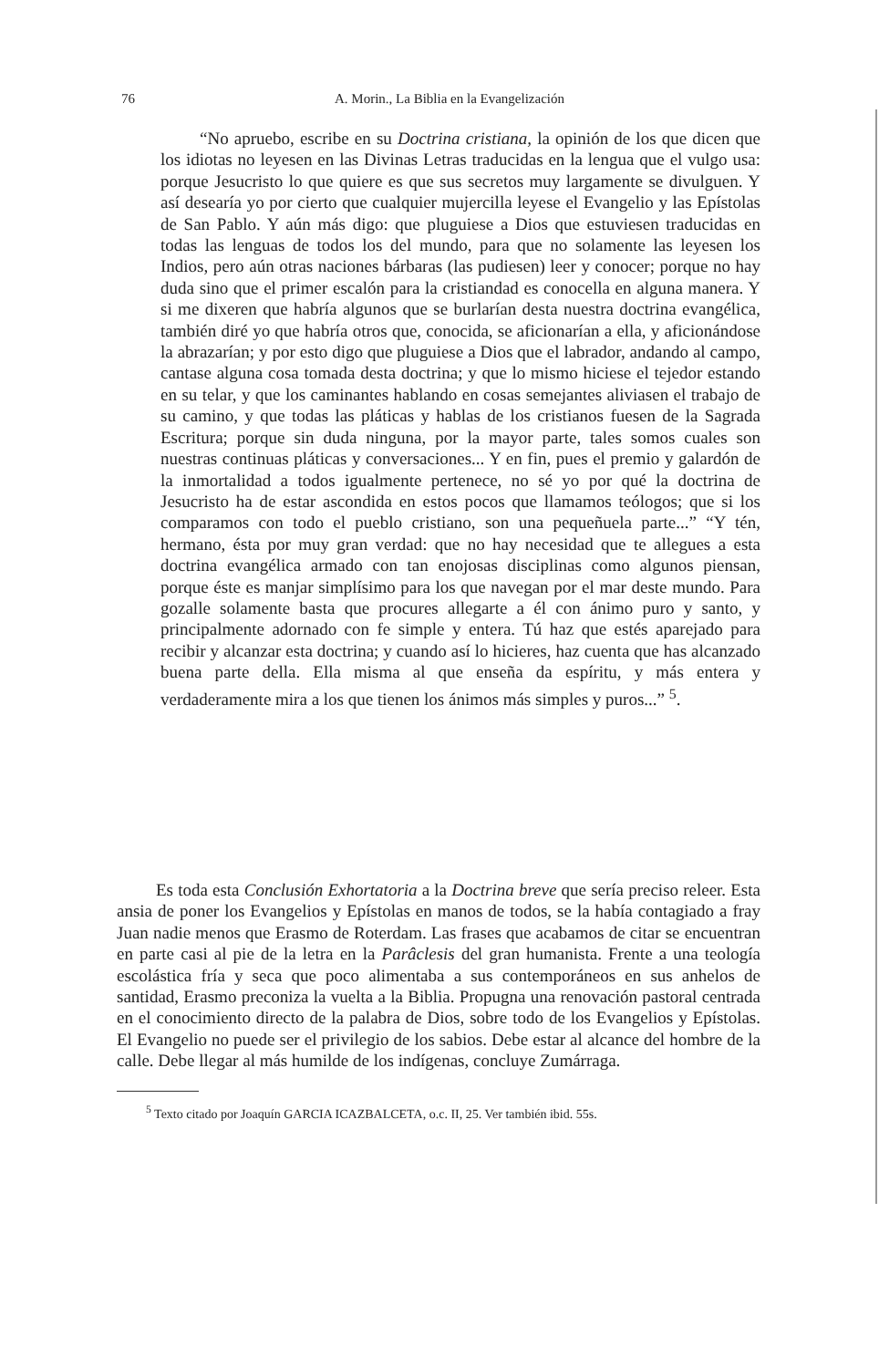76
A. Morin., La Biblia en la Evangelización
“No apruebo, escribe en su Doctrina cristiana, la opinión de los que dicen que los idiotas no leyesen en las Divinas Letras traducidas en la lengua que el vulgo usa: porque Jesucristo lo que quiere es que sus secretos muy largamente se divulguen. Y así desearía yo por cierto que cualquier mujercilla leyese el Evangelio y las Epístolas de San Pablo. Y aún más digo: que pluguiese a Dios que estuviesen traducidas en todas las lenguas de todos los del mundo, para que no solamente las leyesen los Indios, pero aún otras naciones bárbaras (las pudiesen) leer y conocer; porque no hay duda sino que el primer escalón para la cristiandad es conocella en alguna manera. Y si me dixeren que habría algunos que se burlarían desta nuestra doctrina evangélica, también diré yo que habría otros que, conocida, se aficionarían a ella, y aficionándose la abrazarían; y por esto digo que pluguiese a Dios que el labrador, andando al campo, cantase alguna cosa tomada desta doctrina; y que lo mismo hiciese el tejedor estando en su telar, y que los caminantes hablando en cosas semejantes aliviasen el trabajo de su camino, y que todas las pláticas y hablas de los cristianos fuesen de la Sagrada Escritura; porque sin duda ninguna, por la mayor parte, tales somos cuales son nuestras continuas pláticas y conversaciones... Y en fin, pues el premio y galardón de la inmortalidad a todos igualmente pertenece, no sé yo por qué la doctrina de Jesucristo ha de estar ascondida en estos pocos que llamamos teólogos; que si los comparamos con todo el pueblo cristiano, son una pequeñuela parte...” “Y tén, hermano, ésta por muy gran verdad: que no hay necesidad que te allegues a esta doctrina evangélica armado con tan enojosas disciplinas como algunos piensan, porque éste es manjar simplísimo para los que navegan por el mar deste mundo. Para gozalle solamente basta que procures allegarte a él con ánimo puro y santo, y principalmente adornado con fe simple y entera. Tú haz que estés aparejado para recibir y alcanzar esta doctrina; y cuando así lo hicieres, haz cuenta que has alcanzado buena parte della. Ella misma al que enseña da espíritu, y más entera y verdaderamente mira a los que tienen los ánimos más simples y puros...” <sup>5</sup>.
Es toda esta Conclusión Exhortatoria a la Doctrina breve que sería preciso releer. Esta ansia de poner los Evangelios y Epístolas en manos de todos, se la había contagiado a fray Juan nadie menos que Erasmo de Roterdam. Las frases que acabamos de citar se encuentran en parte casi al pie de la letra en la Parâclesis del gran humanista. Frente a una teología escolástica fría y seca que poco alimentaba a sus contemporáneos en sus anhelos de santidad, Erasmo preconiza la vuelta a la Biblia. Propugna una renovación pastoral centrada en el conocimiento directo de la palabra de Dios, sobre todo de los Evangelios y Epístolas. El Evangelio no puede ser el privilegio de los sabios. Debe estar al alcance del hombre de la calle. Debe llegar al más humilde de los indígenas, concluye Zumárraga.
<sup>5</sup> Texto citado por Joaquín GARCIA ICAZBALCETA, o.c. II, 25. Ver también ibid. 55s.